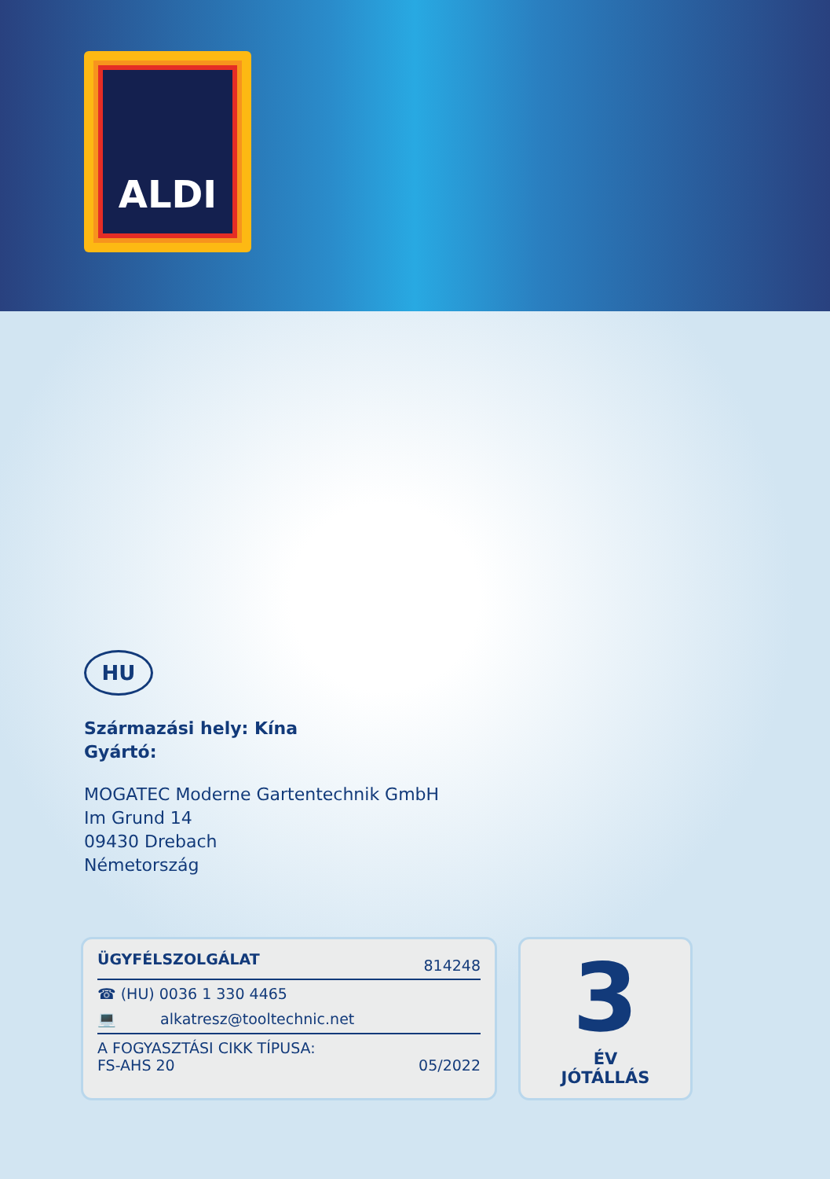ALDI
HU
Származási hely: Kína
Gyártó:
MOGATEC Moderne Gartentechnik GmbH
Im Grund 14
09430 Drebach
Németország
ÜGYFÉLSZOLGÁLAT 814248
☎ (HU) 0036 1 330 4465
💻 alkatresz@tooltechnic.net
A FOGYASZTÁSI CIKK TÍPUSA:
FS-AHS 20 05/2022
3
ÉV
JÓTÁLLÁS